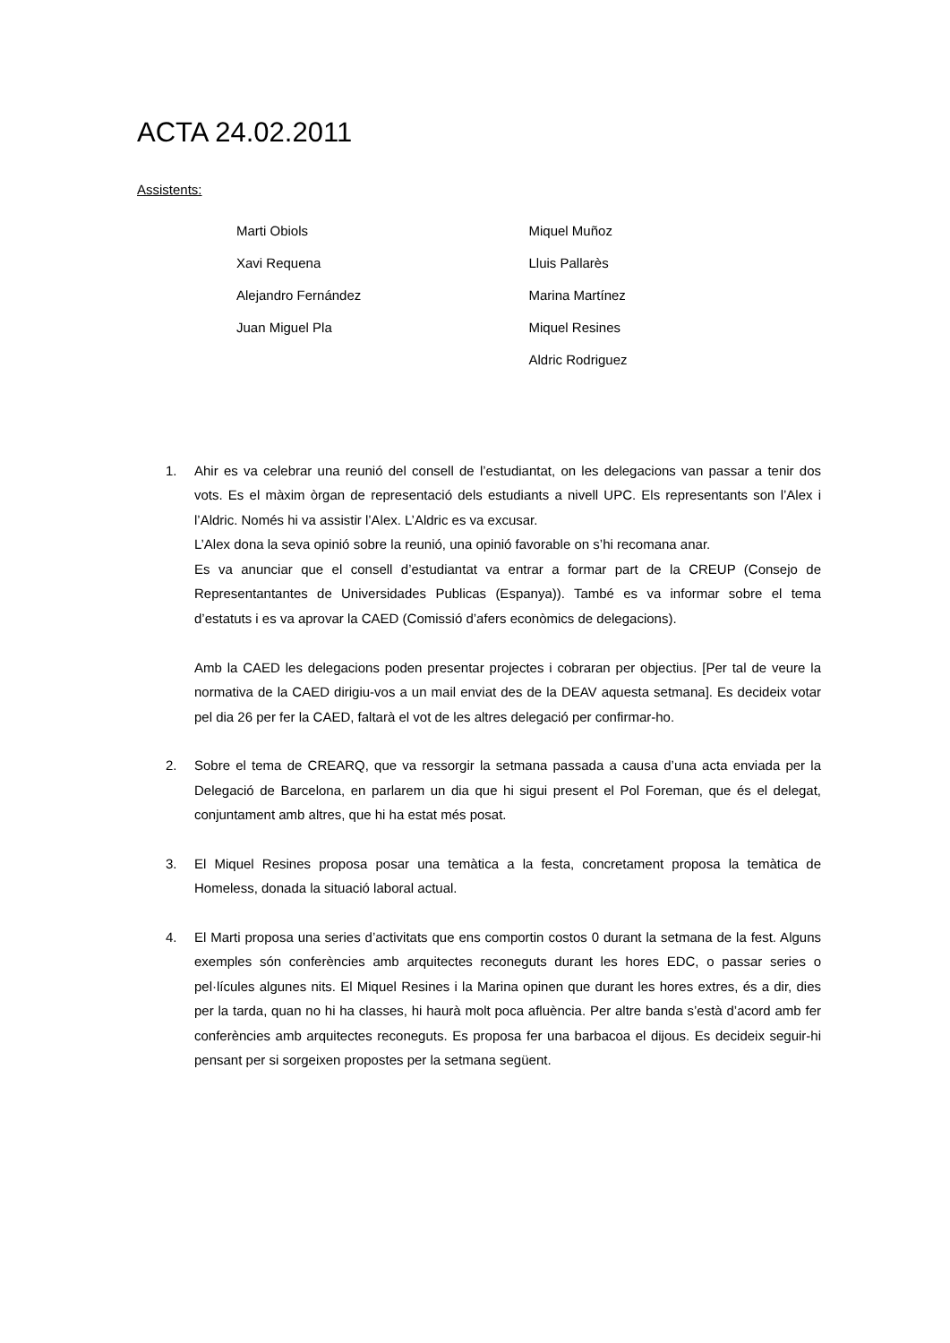ACTA 24.02.2011
Assistents:
Marti Obiols
Xavi Requena
Alejandro Fernández
Juan Miguel Pla
Miquel Muñoz
Lluis Pallarès
Marina Martínez
Miquel Resines
Aldric Rodriguez
1. Ahir es va celebrar una reunió del consell de l’estudiantat, on les delegacions van passar a tenir dos vots. Es el màxim òrgan de representació dels estudiants a nivell UPC. Els representants son l’Alex i l’Aldric. Només hi va assistir l’Alex. L’Aldric es va excusar.
L’Alex dona la seva opinió sobre la reunió, una opinió favorable on s’hi recomana anar.
Es va anunciar que el consell d’estudiantat va entrar a formar part de la CREUP (Consejo de Representantantes de Universidades Publicas (Espanya)). També es va informar sobre el tema d’estatuts i es va aprovar la CAED (Comissió d’afers econòmics de delegacions).
Amb la CAED les delegacions poden presentar projectes i cobraran per objectius. [Per tal de veure la normativa de la CAED dirigiu-vos a un mail enviat des de la DEAV aquesta setmana]. Es decideix votar pel dia 26 per fer la CAED, faltarà el vot de les altres delegació per confirmar-ho.
2. Sobre el tema de CREARQ, que va ressorgir la setmana passada a causa d’una acta enviada per la Delegació de Barcelona, en parlarem un dia que hi sigui present el Pol Foreman, que és el delegat, conjuntament amb altres, que hi ha estat més posat.
3. El Miquel Resines proposa posar una temàtica a la festa, concretament proposa la temàtica de Homeless, donada la situació laboral actual.
4. El Marti proposa una series d’activitats que ens comportin costos 0 durant la setmana de la fest. Alguns exemples són conferències amb arquitectes reconeguts durant les hores EDC, o passar series o pel·lícules algunes nits. El Miquel Resines i la Marina opinen que durant les hores extres, és a dir, dies per la tarda, quan no hi ha classes, hi haurà molt poca afluència. Per altre banda s’està d’acord amb fer conferències amb arquitectes reconeguts. Es proposa fer una barbacoa el dijous. Es decideix seguir-hi pensant per si sorgeixen propostes per la setmana següent.